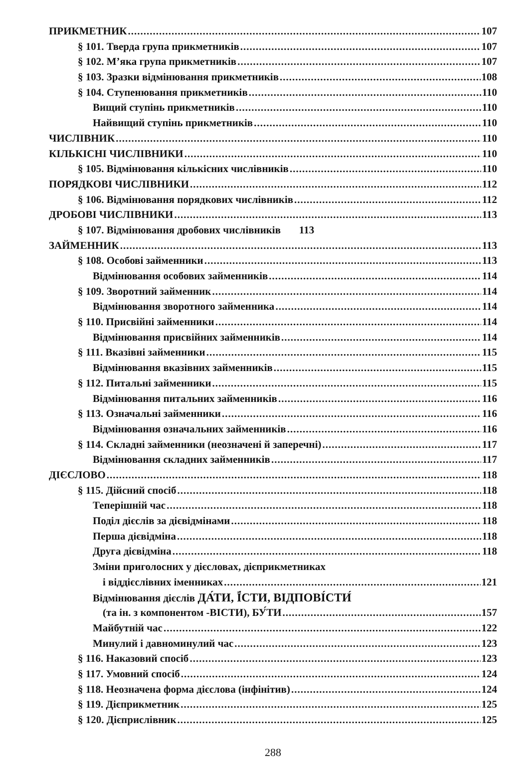ПРИКМЕТНИК 107
§ 101. Тверда група прикметників 107
§ 102. М’яка група прикметників 107
§ 103. Зразки відмінювання прикметників 108
§ 104. Ступенювання прикметників 110
Вищий ступінь прикметників 110
Найвищий ступінь прикметників 110
ЧИСЛІВНИК 110
КІЛЬКІСНІ ЧИСЛІВНИКИ 110
§ 105. Відмінювання кількісних числівників 110
ПОРЯДКОВІ ЧИСЛІВНИКИ 112
§ 106. Відмінювання порядкових числівників 112
ДРОБОВІ ЧИСЛІВНИКИ 113
§ 107. Відмінювання дробових числівників 113
ЗАЙМЕННИК 113
§ 108. Особові займенники 113
Відмінювання особових займенників 114
§ 109. Зворотний займенник 114
Відмінювання зворотного займенника 114
§ 110. Присвійні займенники 114
Відмінювання присвійних займенників 114
§ 111. Вказівні займенники 115
Відмінювання вказівних займенників 115
§ 112. Питальні займенники 115
Відмінювання питальних займенників 116
§ 113. Означальні займенники 116
Відмінювання означальних займенників 116
§ 114. Складні займенники (неозначені й заперечні) 117
Відмінювання складних займенників 117
ДІЄСЛОВО 118
§ 115. Дійсний спосіб 118
Теперішній час 118
Поділ дієслів за дієвідмінами 118
Перша дієвідміна 118
Друга дієвідміна 118
Зміни приголосних у дієсловах, дієприкметниках
і віддієслівних іменниках 121
Відмінювання дієслів ДА́ТИ, Ї́СТИ, ВІДПОВІ́СТИ́
(та ін. з компонентом -ВІСТИ), БУ́ТИ 157
Майбутній час 122
Минулий і давноминулий час 123
§ 116. Наказовий спосіб 123
§ 117. Умовний спосіб 124
§ 118. Неозначена форма дієслова (інфінітив) 124
§ 119. Дієприкметник 125
§ 120. Дієприслівник 125
288